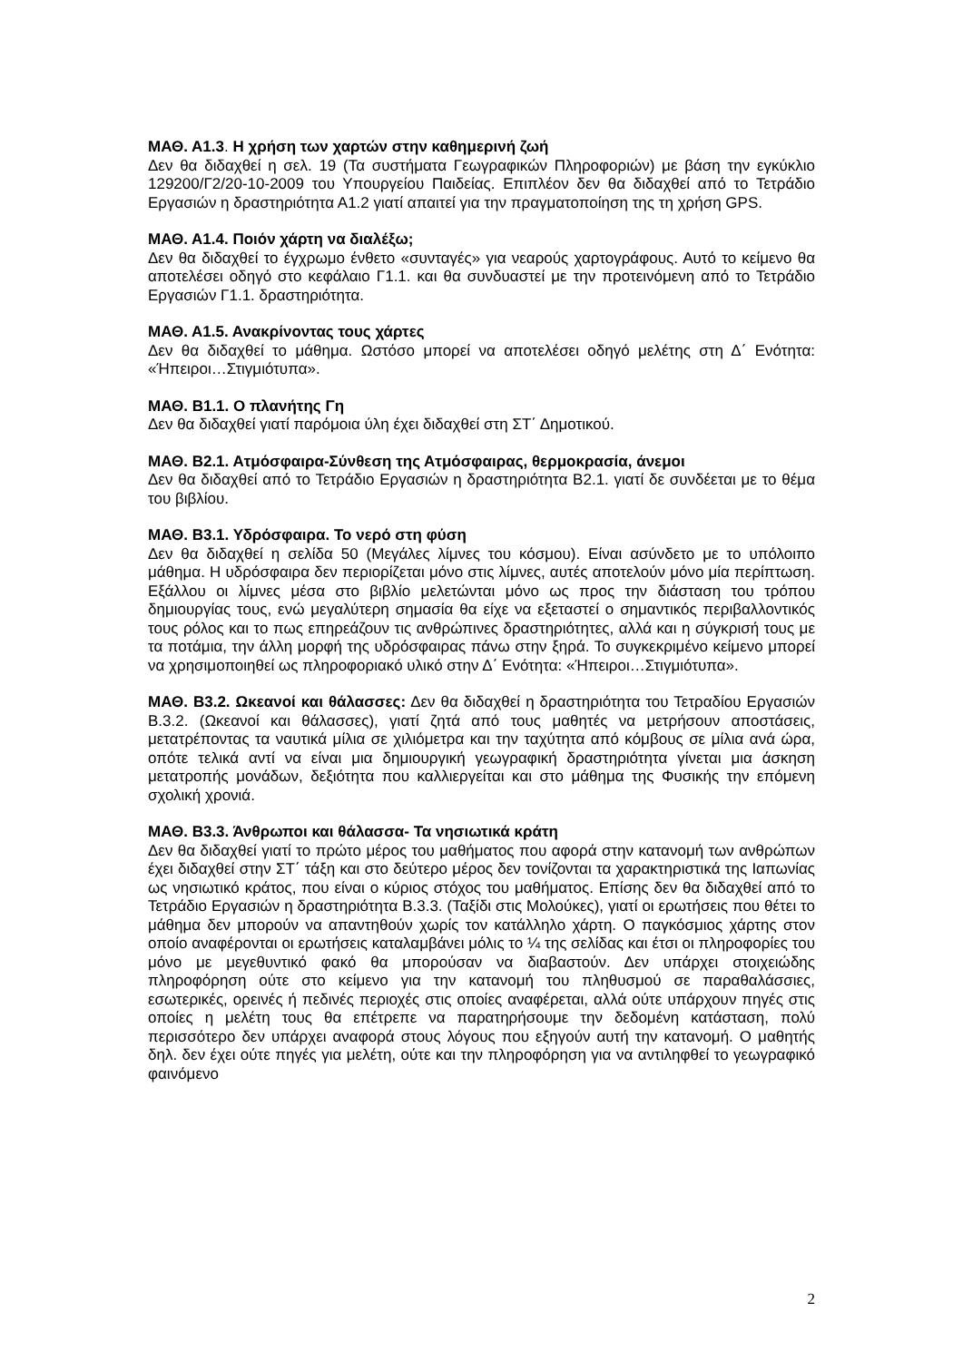ΜΑΘ. Α1.3. Η χρήση των χαρτών στην καθημερινή ζωή
Δεν θα διδαχθεί η σελ. 19 (Τα συστήματα Γεωγραφικών Πληροφοριών) με βάση την εγκύκλιο 129200/Γ2/20-10-2009 του Υπουργείου Παιδείας. Επιπλέον δεν θα διδαχθεί από το Τετράδιο Εργασιών η δραστηριότητα Α1.2 γιατί απαιτεί για την πραγματοποίηση της τη χρήση GPS.
ΜΑΘ. Α1.4. Ποιόν χάρτη να διαλέξω;
Δεν θα διδαχθεί το έγχρωμο ένθετο «συνταγές» για νεαρούς χαρτογράφους. Αυτό το κείμενο θα αποτελέσει οδηγό στο κεφάλαιο Γ1.1. και θα συνδυαστεί με την προτεινόμενη από το Τετράδιο Εργασιών Γ1.1. δραστηριότητα.
ΜΑΘ. Α1.5. Ανακρίνοντας τους χάρτες
Δεν θα διδαχθεί το μάθημα. Ωστόσο μπορεί να αποτελέσει οδηγό μελέτης στη Δ΄ Ενότητα: «Ήπειροι…Στιγμιότυπα».
ΜΑΘ. Β1.1. Ο πλανήτης Γη
Δεν θα διδαχθεί γιατί παρόμοια ύλη έχει διδαχθεί στη ΣΤ΄ Δημοτικού.
ΜΑΘ. Β2.1. Ατμόσφαιρα-Σύνθεση της Ατμόσφαιρας, θερμοκρασία, άνεμοι
Δεν θα διδαχθεί από το Τετράδιο Εργασιών η δραστηριότητα Β2.1. γιατί δε συνδέεται με το θέμα του βιβλίου.
ΜΑΘ. Β3.1. Υδρόσφαιρα. Το νερό στη φύση
Δεν θα διδαχθεί η σελίδα 50 (Μεγάλες λίμνες του κόσμου). Είναι ασύνδετο με το υπόλοιπο μάθημα. Η υδρόσφαιρα δεν περιορίζεται μόνο στις λίμνες, αυτές αποτελούν μόνο μία περίπτωση. Εξάλλου οι λίμνες μέσα στο βιβλίο μελετώνται μόνο ως προς την διάσταση του τρόπου δημιουργίας τους, ενώ μεγαλύτερη σημασία θα είχε να εξεταστεί ο σημαντικός περιβαλλοντικός τους ρόλος και το πως επηρεάζουν τις ανθρώπινες δραστηριότητες, αλλά και η σύγκρισή τους με τα ποτάμια, την άλλη μορφή της υδρόσφαιρας πάνω στην ξηρά. Το συγκεκριμένο κείμενο μπορεί να χρησιμοποιηθεί ως πληροφοριακό υλικό στην Δ΄ Ενότητα: «Ήπειροι…Στιγμιότυπα».
ΜΑΘ. Β3.2. Ωκεανοί και θάλασσες: Δεν θα διδαχθεί η δραστηριότητα του Τετραδίου Εργασιών Β.3.2. (Ωκεανοί και θάλασσες), γιατί ζητά από τους μαθητές να μετρήσουν αποστάσεις, μετατρέποντας τα ναυτικά μίλια σε χιλιόμετρα και την ταχύτητα από κόμβους σε μίλια ανά ώρα, οπότε τελικά αντί να είναι μια δημιουργική γεωγραφική δραστηριότητα γίνεται μια άσκηση μετατροπής μονάδων, δεξιότητα που καλλιεργείται και στο μάθημα της Φυσικής την επόμενη σχολική χρονιά.
ΜΑΘ. Β3.3. Άνθρωποι και θάλασσα- Τα νησιωτικά κράτη
Δεν θα διδαχθεί γιατί το πρώτο μέρος του μαθήματος που αφορά στην κατανομή των ανθρώπων έχει διδαχθεί στην ΣΤ΄ τάξη και στο δεύτερο μέρος δεν τονίζονται τα χαρακτηριστικά της Ιαπωνίας ως νησιωτικό κράτος, που είναι ο κύριος στόχος του μαθήματος. Επίσης δεν θα διδαχθεί από το Τετράδιο Εργασιών η δραστηριότητα Β.3.3. (Ταξίδι στις Μολούκες), γιατί οι ερωτήσεις που θέτει το μάθημα δεν μπορούν να απαντηθούν χωρίς τον κατάλληλο χάρτη. Ο παγκόσμιος χάρτης στον οποίο αναφέρονται οι ερωτήσεις καταλαμβάνει μόλις το ¼ της σελίδας και έτσι οι πληροφορίες του μόνο με μεγεθυντικό φακό θα μπορούσαν να διαβαστούν. Δεν υπάρχει στοιχειώδης πληροφόρηση ούτε στο κείμενο για την κατανομή του πληθυσμού σε παραθαλάσσιες, εσωτερικές, ορεινές ή πεδινές περιοχές στις οποίες αναφέρεται, αλλά ούτε υπάρχουν πηγές στις οποίες η μελέτη τους θα επέτρεπε να παρατηρήσουμε την δεδομένη κατάσταση, πολύ περισσότερο δεν υπάρχει αναφορά στους λόγους που εξηγούν αυτή την κατανομή. Ο μαθητής δηλ. δεν έχει ούτε πηγές για μελέτη, ούτε και την πληροφόρηση για να αντιληφθεί το γεωγραφικό φαινόμενο
2